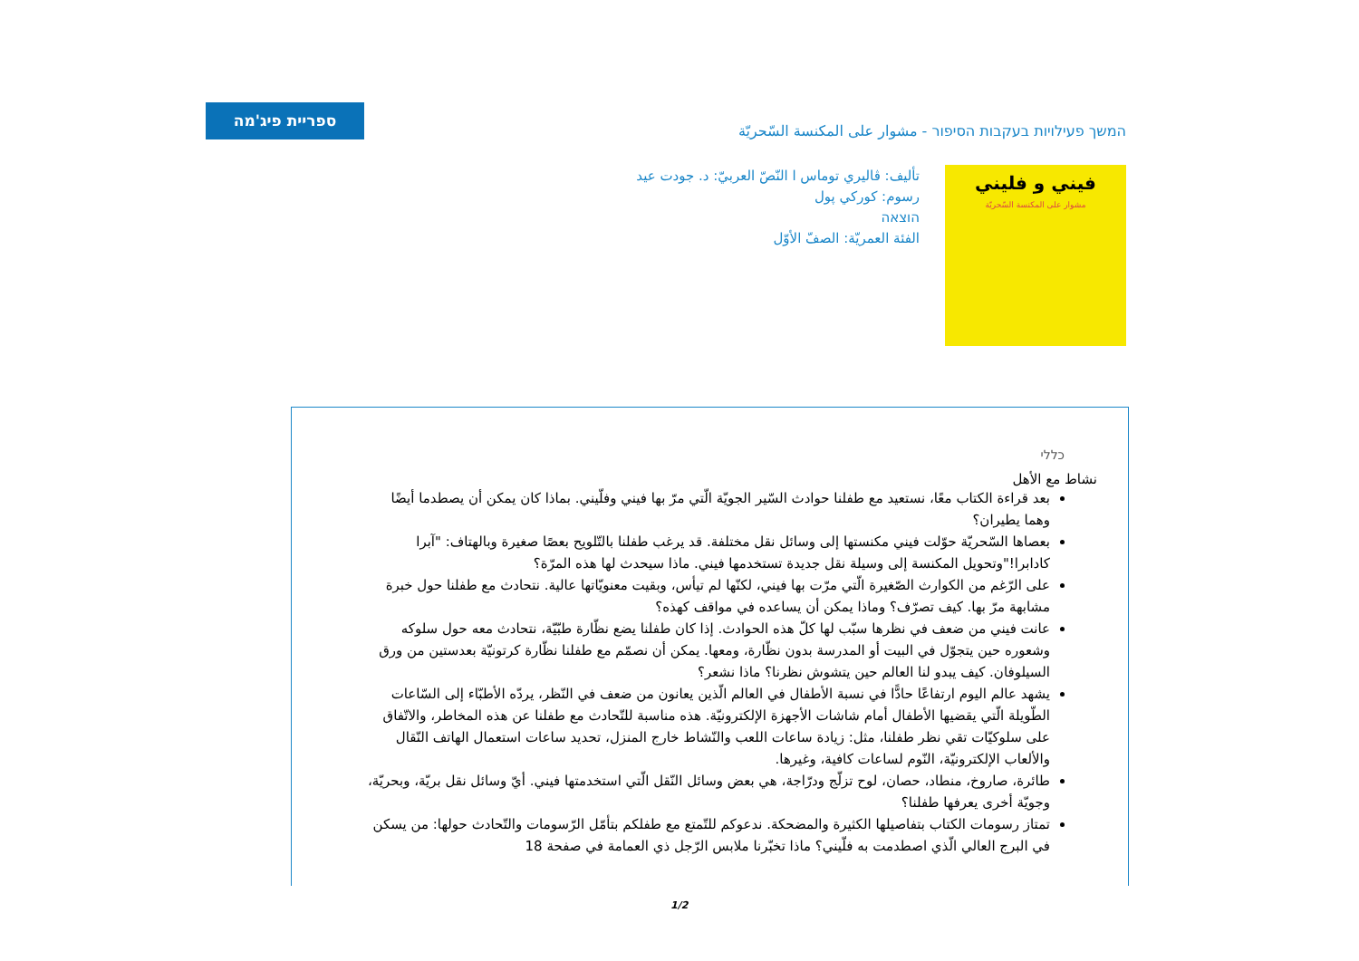ספריית פיג'מה
המשך פעילויות בעקבות הסיפור - مشوار على المكنسة السّحريّة
تأليف: ڤاليري توماس ا النّصّ العربيّ: د. جودت عيد
رسوم: كوركي پول
הוצאה
الفئة العمريّة: الصفّ الأوّل
فيني و فليني
مشوار على المكنسة السّحريّة
כללי
نشاط مع الأهل
بعد قراءة الكتاب معًا، نستعيد مع طفلنا حوادث السّير الجويّة الّتي مرّ بها فيني وفلّيني. بماذا كان يمكن أن يصطدما أيضًا وهما يطيران؟
بعصاها السّحريّة حوّلت فيني مكنستها إلى وسائل نقل مختلفة. قد يرغب طفلنا بالتّلويح بعصًا صغيرة وبالهتاف: "آبرا كادابرا!"وتحويل المكنسة إلى وسيلة نقل جديدة تستخدمها فيني. ماذا سيحدث لها هذه المرّة؟
على الرّغم من الكوارث الصّغيرة الّتي مرّت بها فيني، لكنّها لم تيأس، وبقيت معنويّاتها عالية. نتحادث مع طفلنا حول خبرة مشابهة مرّ بها. كيف تصرّف؟ وماذا يمكن أن يساعده في مواقف كهذه؟
عانت فيني من ضعف في نظرها سبّب لها كلّ هذه الحوادث. إذا كان طفلنا يضع نظّارة طبّيّة، نتحادث معه حول سلوكه وشعوره حين يتجوّل في البيت أو المدرسة بدون نظّارة، ومعها. يمكن أن نصمّم مع طفلنا نظّارة كرتونيّة بعدستين من ورق السيلوفان. كيف يبدو لنا العالم حين يتشوش نظرنا؟ ماذا نشعر؟
يشهد عالم اليوم ارتفاعًا حادًّا في نسبة الأطفال في العالم الّذين يعانون من ضعف في النّظر، يردّه الأطبّاء إلى السّاعات الطّويلة الّتي يقضيها الأطفال أمام شاشات الأجهزة الإلكترونيّة. هذه مناسبة للتّحادث مع طفلنا عن هذه المخاطر، والاتّفاق على سلوكيّات تقي نظر طفلنا، مثل: زيادة ساعات اللعب والنّشاط خارج المنزل، تحديد ساعات استعمال الهاتف النّقال والألعاب الإلكترونيّة، النّوم لساعات كافية، وغيرها.
طائرة، صاروخ، منطاد، حصان، لوح تزلّج ودرّاجة، هي بعض وسائل النّقل الّتي استخدمتها فيني. أيّ وسائل نقل بريّة، وبحريّة، وجويّة أخرى يعرفها طفلنا؟
تمتاز رسومات الكتاب بتفاصيلها الكثيرة والمضحكة. ندعوكم للتّمتع مع طفلكم بتأمّل الرّسومات والتّحادث حولها: من يسكن في البرج العالي الّذي اصطدمت به فلّيني؟ ماذا تخبّرنا ملابس الرّجل ذي العمامة في صفحة 18
1/2